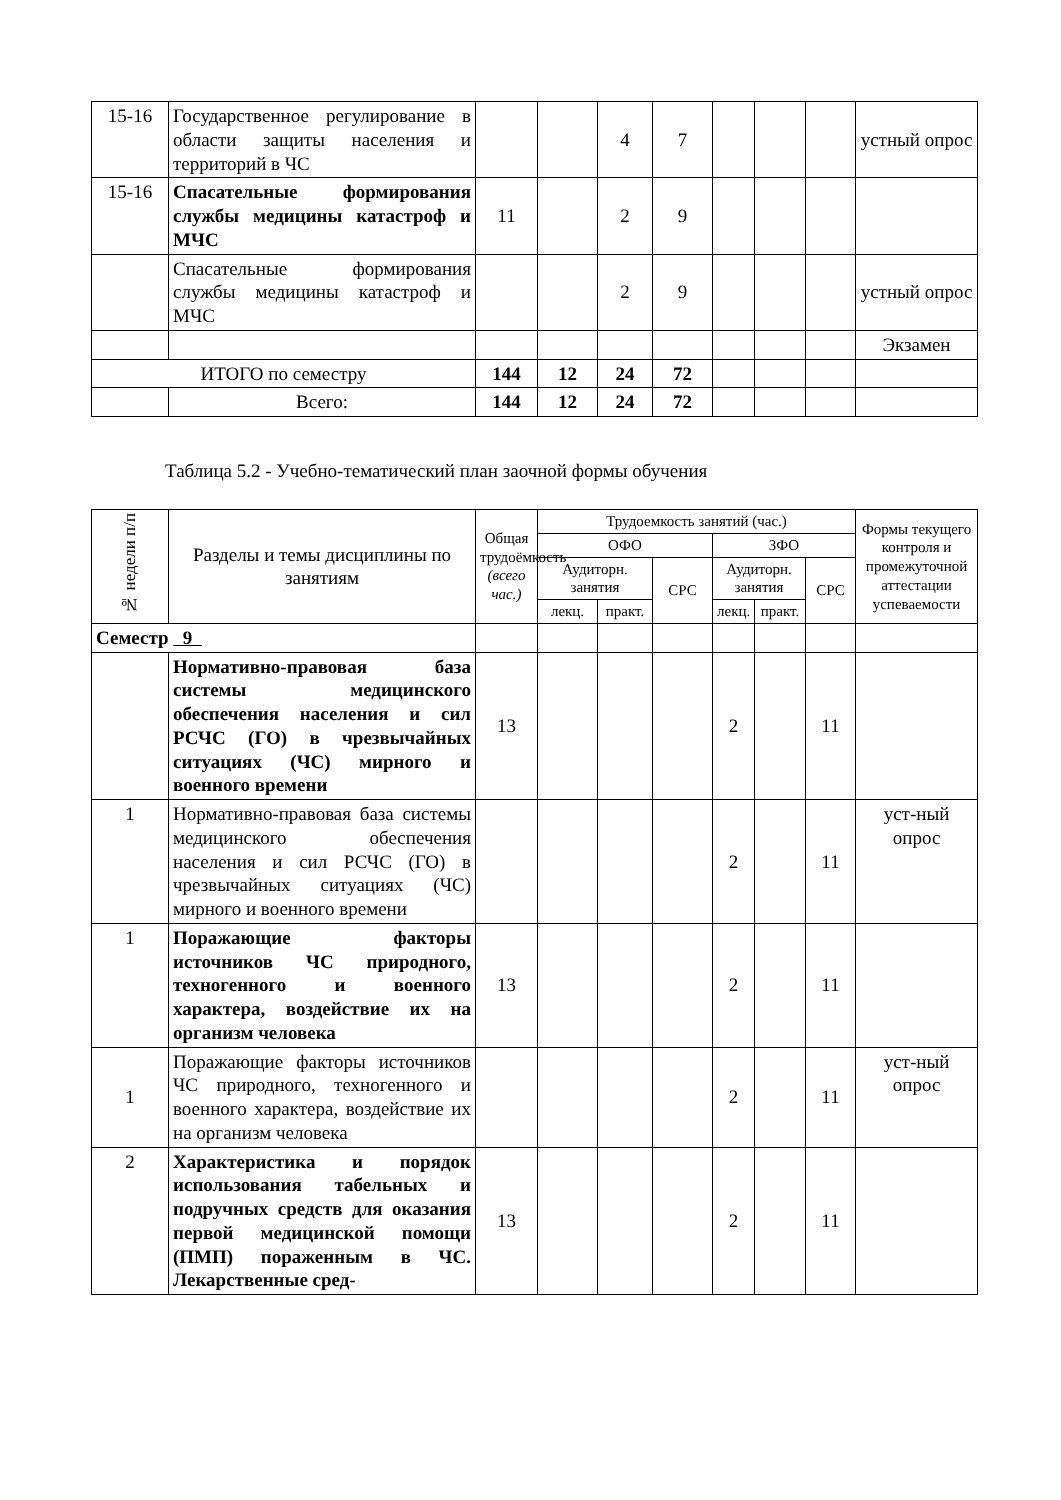| 15-16 | Государственное регулирование в области защиты населения и территорий в ЧС | | | 4 | 7 | | | | устный опрос |
| 15-16 | Спасательные формирования службы медицины катастроф и МЧС | 11 | | 2 | 9 | | | | |
| | Спасательные формирования службы медицины катастроф и МЧС | | | 2 | 9 | | | | устный опрос |
| | | | | | | | | | Экзамен |
| ИТОГО по семестру | | 144 | 12 | 24 | 72 | | | | |
| | Всего: | 144 | 12 | 24 | 72 | | | | |
Таблица 5.2 - Учебно-тематический план заочной формы обучения
| № недели п/п | Разделы и темы дисциплины по занятиям | Общая трудоёмкость (всего час.) | Трудоемкость занятий (час.) | | | | | | Формы текущего контроля и промежуточной аттестации успеваемости |
| --- | --- | --- | --- | --- | --- | --- | --- | --- | --- |
| | | | ОФО | | | ЗФО | | | |
| | | | Аудиторн. занятия | | СРС | Аудиторн. занятия | | СРС | |
| | | | лекц. | практ. | | лекц. | практ. | | |
| Семестр 9 | | | | | | | | | |
| | Нормативно-правовая база системы медицинского обеспечения населения и сил РСЧС (ГО) в чрезвычайных ситуациях (ЧС) мирного и военного времени | 13 | | | | 2 | | 11 | |
| 1 | Нормативно-правовая база системы медицинского обеспечения населения и сил РСЧС (ГО) в чрезвычайных ситуациях (ЧС) мирного и военного времени | | | | | 2 | | 11 | уст-ный опрос |
| 1 | Поражающие факторы источников ЧС природного, техногенного и военного характера, воздействие их на организм человека | 13 | | | | 2 | | 11 | |
| 1 | Поражающие факторы источников ЧС природного, техногенного и военного характера, воздействие их на организм человека | | | | | 2 | | 11 | уст-ный опрос |
| 2 | Характеристика и порядок использования табельных и подручных средств для оказания первой медицинской помощи (ПМП) пораженным в ЧС. Лекарственные сред- | 13 | | | | 2 | | 11 | |